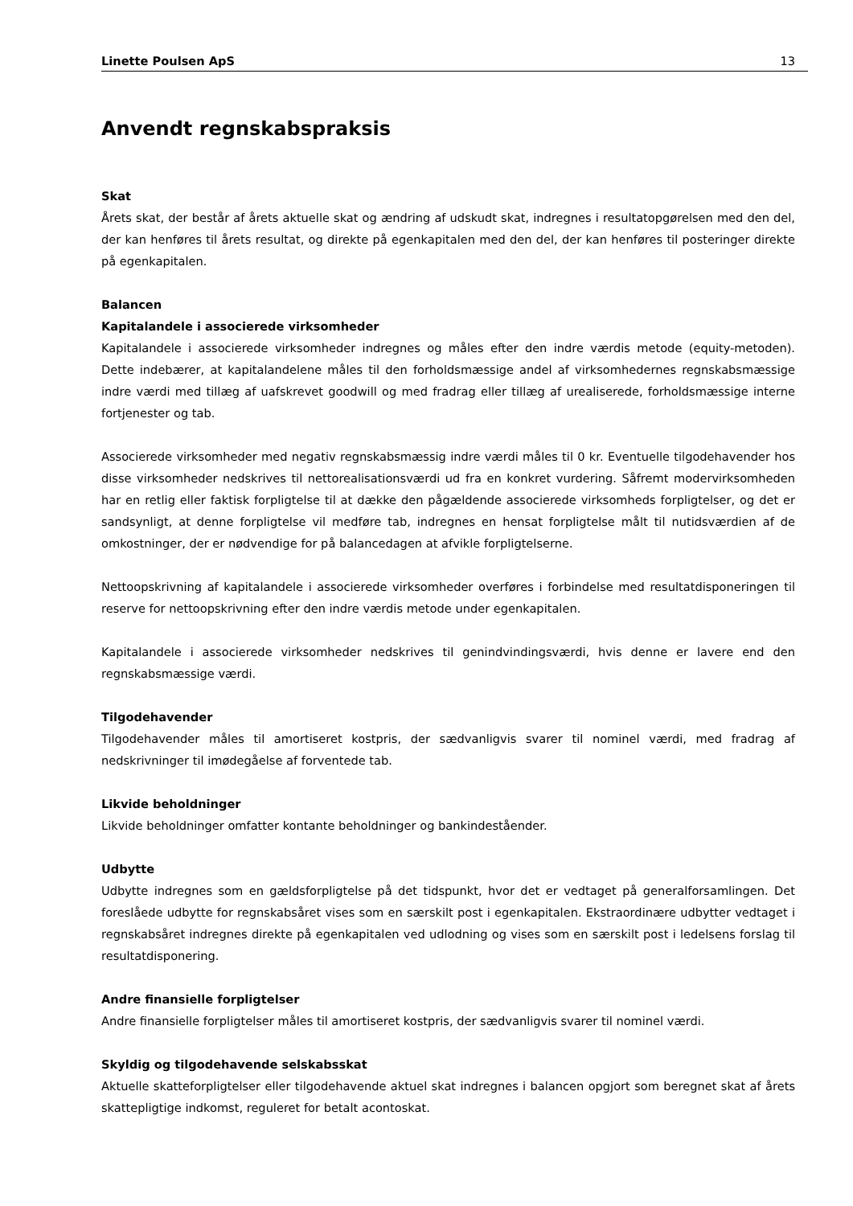Linette Poulsen ApS 13
Anvendt regnskabspraksis
Skat
Årets skat, der består af årets aktuelle skat og ændring af udskudt skat, indregnes i resultatopgørelsen med den del, der kan henføres til årets resultat, og direkte på egenkapitalen med den del, der kan henføres til posteringer direkte på egenkapitalen.
Balancen
Kapitalandele i associerede virksomheder
Kapitalandele i associerede virksomheder indregnes og måles efter den indre værdis metode (equity-metoden). Dette indebærer, at kapitalandelene måles til den forholdsmæssige andel af virksomhedernes regnskabsmæssige indre værdi med tillæg af uafskrevet goodwill og med fradrag eller tillæg af urealiserede, forholdsmæssige interne fortjenester og tab.
Associerede virksomheder med negativ regnskabsmæssig indre værdi måles til 0 kr. Eventuelle tilgodehavender hos disse virksomheder nedskrives til nettorealisationsværdi ud fra en konkret vurdering. Såfremt modervirksomheden har en retlig eller faktisk forpligtelse til at dække den pågældende associerede virksomheds forpligtelser, og det er sandsynligt, at denne forpligtelse vil medføre tab, indregnes en hensat forpligtelse målt til nutidsværdien af de omkostninger, der er nødvendige for på balancedagen at afvikle forpligtelserne.
Nettoopskrivning af kapitalandele i associerede virksomheder overføres i forbindelse med resultatdisponeringen til reserve for nettoopskrivning efter den indre værdis metode under egenkapitalen.
Kapitalandele i associerede virksomheder nedskrives til genindvindingsværdi, hvis denne er lavere end den regnskabsmæssige værdi.
Tilgodehavender
Tilgodehavender måles til amortiseret kostpris, der sædvanligvis svarer til nominel værdi, med fradrag af nedskrivninger til imødegåelse af forventede tab.
Likvide beholdninger
Likvide beholdninger omfatter kontante beholdninger og bankindeståender.
Udbytte
Udbytte indregnes som en gældsforpligtelse på det tidspunkt, hvor det er vedtaget på generalforsamlingen. Det foreslåede udbytte for regnskabsåret vises som en særskilt post i egenkapitalen. Ekstraordinære udbytter vedtaget i regnskabsåret indregnes direkte på egenkapitalen ved udlodning og vises som en særskilt post i ledelsens forslag til resultatdisponering.
Andre finansielle forpligtelser
Andre finansielle forpligtelser måles til amortiseret kostpris, der sædvanligvis svarer til nominel værdi.
Skyldig og tilgodehavende selskabsskat
Aktuelle skatteforpligtelser eller tilgodehavende aktuel skat indregnes i balancen opgjort som beregnet skat af årets skattepligtige indkomst, reguleret for betalt acontoskat.